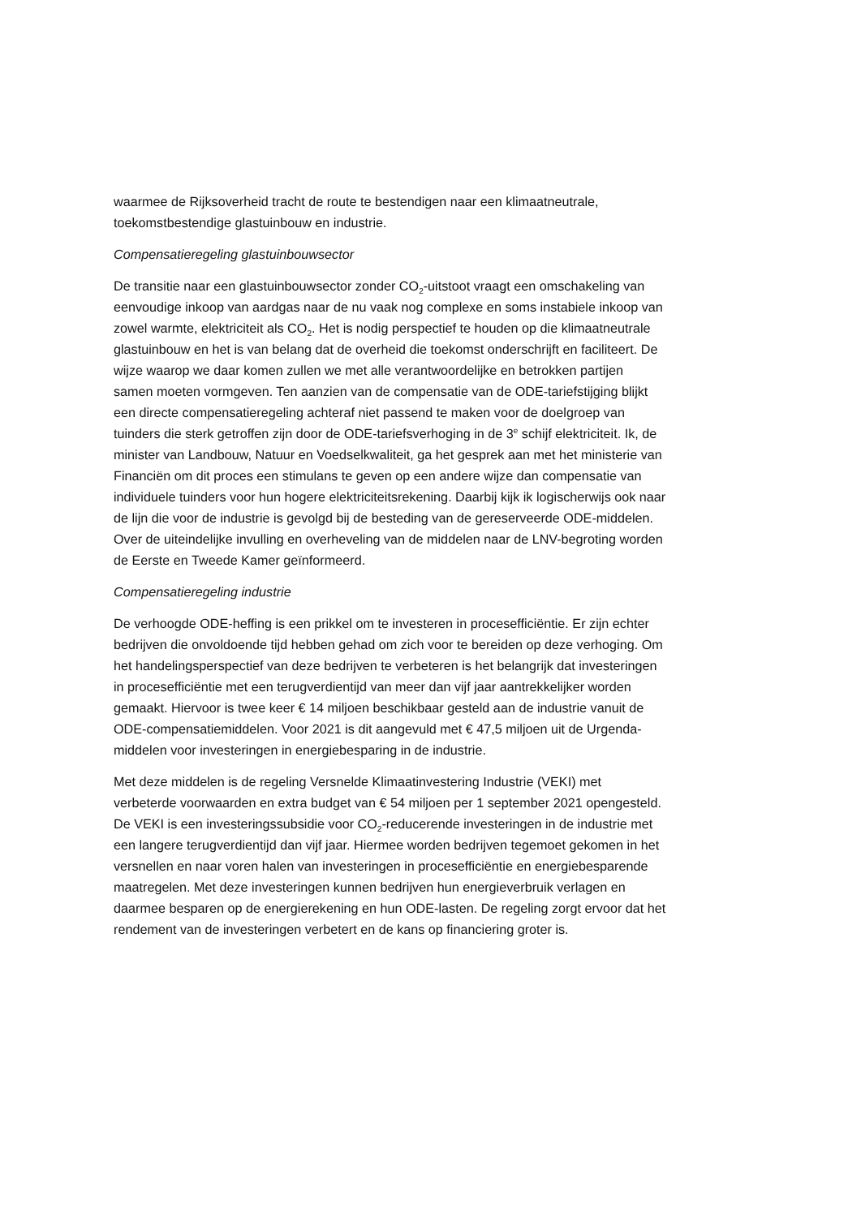waarmee de Rijksoverheid tracht de route te bestendigen naar een klimaatneutrale, toekomstbestendige glastuinbouw en industrie.
Compensatieregeling glastuinbouwsector
De transitie naar een glastuinbouwsector zonder CO<sub>2</sub>-uitstoot vraagt een omschakeling van eenvoudige inkoop van aardgas naar de nu vaak nog complexe en soms instabiele inkoop van zowel warmte, elektriciteit als CO<sub>2</sub>. Het is nodig perspectief te houden op die klimaatneutrale glastuinbouw en het is van belang dat de overheid die toekomst onderschrijft en faciliteert. De wijze waarop we daar komen zullen we met alle verantwoordelijke en betrokken partijen samen moeten vormgeven. Ten aanzien van de compensatie van de ODE-tariefstijging blijkt een directe compensatieregeling achteraf niet passend te maken voor de doelgroep van tuinders die sterk getroffen zijn door de ODE-tariefsverhoging in de 3<sup>e</sup> schijf elektriciteit. Ik, de minister van Landbouw, Natuur en Voedselkwaliteit, ga het gesprek aan met het ministerie van Financiën om dit proces een stimulans te geven op een andere wijze dan compensatie van individuele tuinders voor hun hogere elektriciteitsrekening. Daarbij kijk ik logischerwijs ook naar de lijn die voor de industrie is gevolgd bij de besteding van de gereserveerde ODE-middelen. Over de uiteindelijke invulling en overheveling van de middelen naar de LNV-begroting worden de Eerste en Tweede Kamer geïnformeerd.
Compensatieregeling industrie
De verhoogde ODE-heffing is een prikkel om te investeren in procesefficiëntie. Er zijn echter bedrijven die onvoldoende tijd hebben gehad om zich voor te bereiden op deze verhoging. Om het handelingsperspectief van deze bedrijven te verbeteren is het belangrijk dat investeringen in procesefficiëntie met een terugverdientijd van meer dan vijf jaar aantrekkelijker worden gemaakt. Hiervoor is twee keer € 14 miljoen beschikbaar gesteld aan de industrie vanuit de ODE-compensatiemiddelen. Voor 2021 is dit aangevuld met € 47,5 miljoen uit de Urgenda-middelen voor investeringen in energiebesparing in de industrie.
Met deze middelen is de regeling Versnelde Klimaatinvestering Industrie (VEKI) met verbeterde voorwaarden en extra budget van € 54 miljoen per 1 september 2021 opengesteld. De VEKI is een investeringssubsidie voor CO<sub>2</sub>-reducerende investeringen in de industrie met een langere terugverdientijd dan vijf jaar. Hiermee worden bedrijven tegemoet gekomen in het versnellen en naar voren halen van investeringen in procesefficiëntie en energiebesparende maatregelen. Met deze investeringen kunnen bedrijven hun energieverbruik verlagen en daarmee besparen op de energierekening en hun ODE-lasten. De regeling zorgt ervoor dat het rendement van de investeringen verbetert en de kans op financiering groter is.